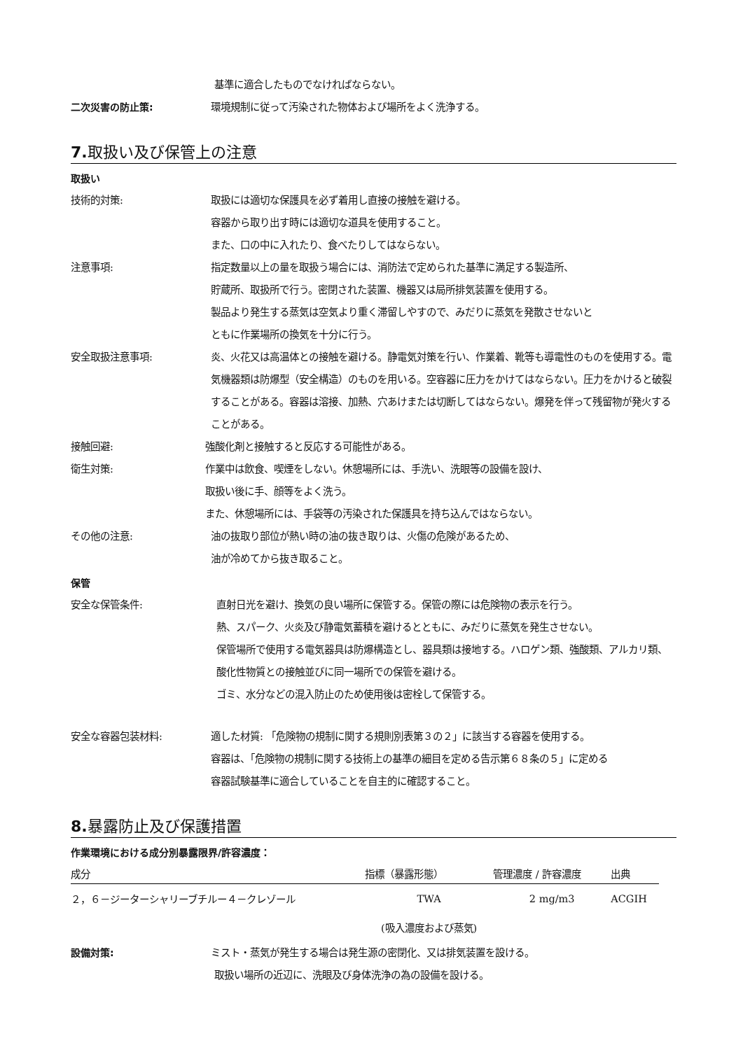基準に適合したものでなければならない。
二次災害の防止策: 環境規制に従って汚染された物体および場所をよく洗浄する。
7. 取扱い及び保管上の注意
取扱い
技術的対策: 取扱には適切な保護具を必ず着用し直接の接触を避ける。
容器から取り出す時には適切な道具を使用すること。
また、口の中に入れたり、食べたりしてはならない。
注意事項: 指定数量以上の量を取扱う場合には、消防法で定められた基準に満足する製造所、
貯蔵所、取扱所で行う。密閉された装置、機器又は局所排気装置を使用する。
製品より発生する蒸気は空気より重く滞留しやすので、みだりに蒸気を発散させないと
ともに作業場所の換気を十分に行う。
安全取扱注意事項: 炎、火花又は高温体との接触を避ける。静電気対策を行い、作業着、靴等も導電性のものを使用する。電気機器類は防爆型（安全構造）のものを用いる。空容器に圧力をかけてはならない。圧力をかけると破裂することがある。容器は溶接、加熱、穴あけまたは切断してはならない。爆発を伴って残留物が発火することがある。
接触回避: 強酸化剤と接触すると反応する可能性がある。
衛生対策: 作業中は飲食、喫煙をしない。休憩場所には、手洗い、洗眼等の設備を設け、
取扱い後に手、顔等をよく洗う。
また、休憩場所には、手袋等の汚染された保護具を持ち込んではならない。
その他の注意: 油の抜取り部位が熱い時の油の抜き取りは、火傷の危険があるため、
油が冷めてから抜き取ること。
保管
安全な保管条件: 直射日光を避け、換気の良い場所に保管する。保管の際には危険物の表示を行う。
熱、スパーク、火炎及び静電気蓄積を避けるとともに、みだりに蒸気を発生させない。
保管場所で使用する電気器具は防爆構造とし、器具類は接地する。ハロゲン類、強酸類、アルカリ類、酸化性物質との接触並びに同一場所での保管を避ける。
ゴミ、水分などの混入防止のため使用後は密栓して保管する。
安全な容器包装材料: 適した材質: 「危険物の規制に関する規則別表第３の２」に該当する容器を使用する。
容器は、「危険物の規制に関する技術上の基準の細目を定める告示第６８条の５」に定める
容器試験基準に適合していることを自主的に確認すること。
8. 暴露防止及び保護措置
作業環境における成分別暴露限界/許容濃度：
| 成分 | 指標（暴露形態） | 管理濃度 / 許容濃度 | 出典 |
| --- | --- | --- | --- |
| ２，６－ジーターシャリーブチルー４－クレゾール | TWA | 2 mg/m3 | ACGIH |
| | (吸入濃度および蒸気) | | |
設備対策: ミスト・蒸気が発生する場合は発生源の密閉化、又は排気装置を設ける。
取扱い場所の近辺に、洗眼及び身体洗浄の為の設備を設ける。